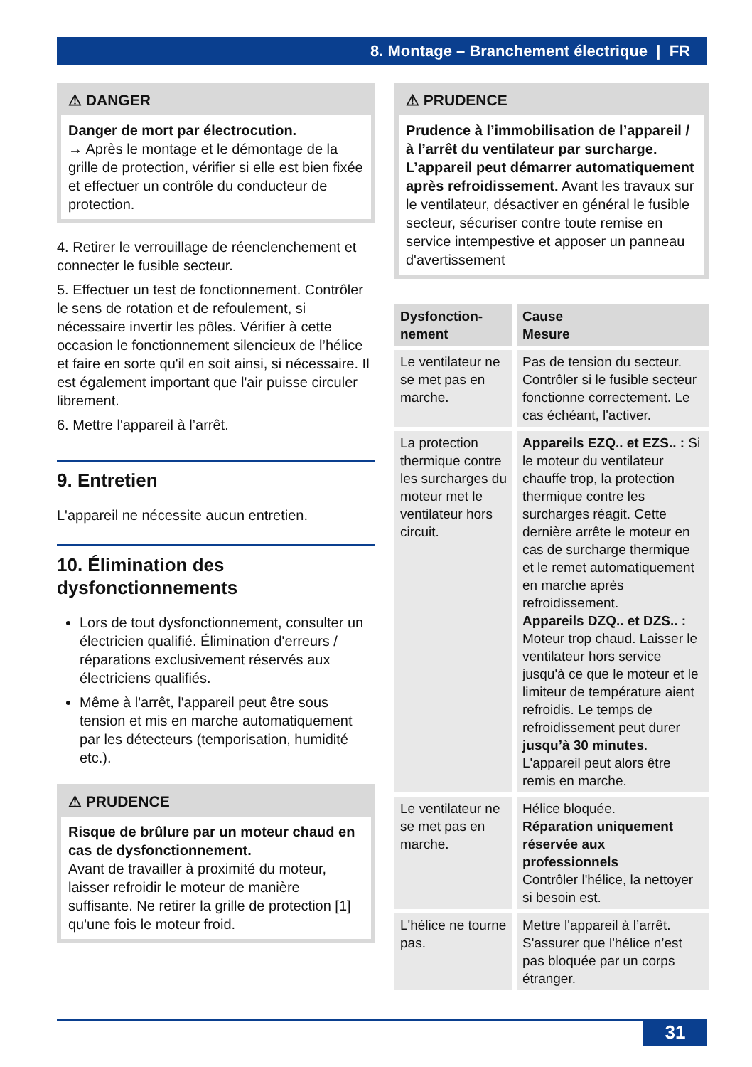8. Montage – Branchement électrique | FR
⚠ DANGER
Danger de mort par électrocution.
→ Après le montage et le démontage de la grille de protection, vérifier si elle est bien fixée et effectuer un contrôle du conducteur de protection.
4. Retirer le verrouillage de réenclenchement et connecter le fusible secteur.
5. Effectuer un test de fonctionnement. Contrôler le sens de rotation et de refoulement, si nécessaire invertir les pôles. Vérifier à cette occasion le fonctionnement silencieux de l’hélice et faire en sorte qu'il en soit ainsi, si nécessaire. Il est également important que l'air puisse circuler librement.
6. Mettre l'appareil à l’arrêt.
9. Entretien
L'appareil ne nécessite aucun entretien.
10. Élimination des dysfonctionnements
Lors de tout dysfonctionnement, consulter un électricien qualifié. Élimination d'erreurs / réparations exclusivement réservés aux électriciens qualifiés.
Même à l'arrêt, l'appareil peut être sous tension et mis en marche automatiquement par les détecteurs (temporisation, humidité etc.).
⚠ PRUDENCE
Risque de brûlure par un moteur chaud en cas de dysfonctionnement.
Avant de travailler à proximité du moteur, laisser refroidir le moteur de manière suffisante. Ne retirer la grille de protection [1] qu'une fois le moteur froid.
⚠ PRUDENCE
Prudence à l’immobilisation de l’appareil / à l’arrêt du ventilateur par surcharge. L’appareil peut démarrer automatiquement après refroidissement. Avant les travaux sur le ventilateur, désactiver en général le fusible secteur, sécuriser contre toute remise en service intempestive et apposer un panneau d'avertissement
| Dysfonction­nement | Cause Mesure |
| --- | --- |
| Le ventilateur ne se met pas en marche. | Pas de tension du secteur. Contrôler si le fusible secteur fonctionne correctement. Le cas échéant, l'activer. |
| La protection thermique contre les surcharges du moteur met le ventilateur hors circuit. | Appareils EZQ.. et EZS.. : Si le moteur du ventilateur chauffe trop, la protection thermique contre les surcharges réagit. Cette dernière arrête le moteur en cas de surcharge thermique et le remet automatiquement en marche après refroidissement. Appareils DZQ.. et DZS.. : Moteur trop chaud. Laisser le ventilateur hors service jusqu'à ce que le moteur et le limiteur de température aient refroidis. Le temps de refroidissement peut durer jusqu’à 30 minutes . L'appareil peut alors être remis en marche. |
| Le ventilateur ne se met pas en marche. | Hélice bloquée. Réparation uniquement réservée aux professionnels Contrôler l'hélice, la nettoyer si besoin est. |
| L'hélice ne tourne pas. | Mettre l'appareil à l’arrêt. S'assurer que l'hélice n’est pas bloquée par un corps étranger. |
31